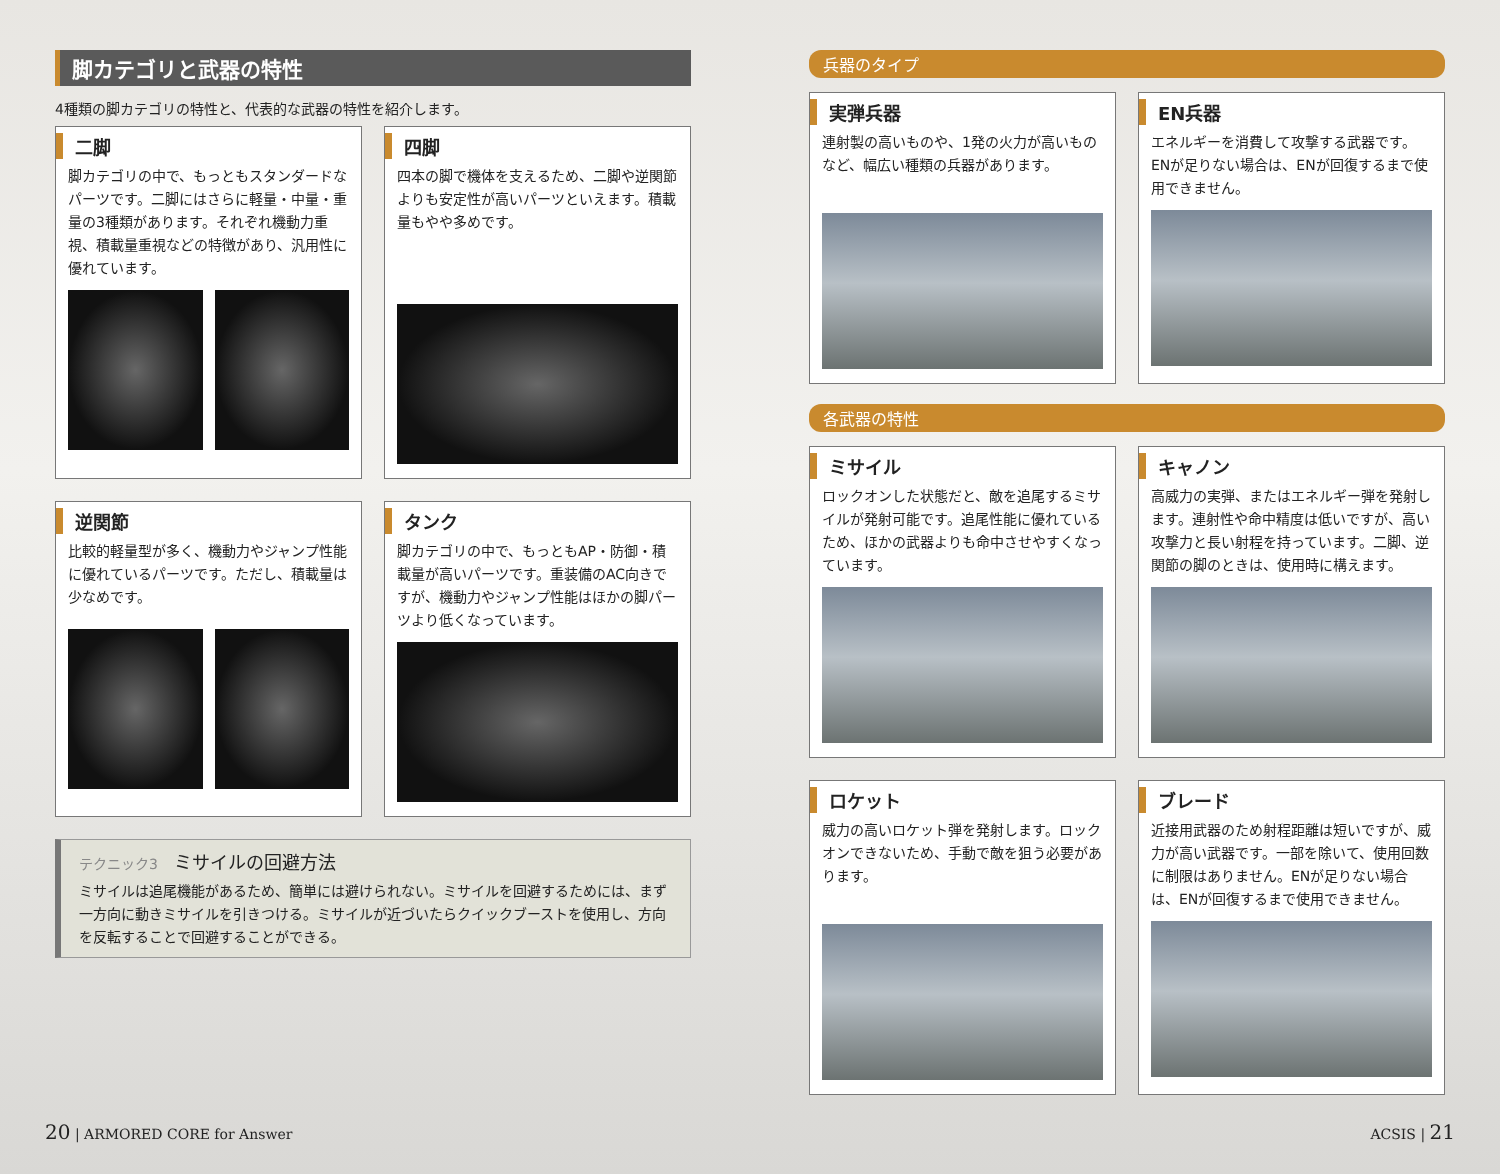脚カテゴリと武器の特性
4種類の脚カテゴリの特性と、代表的な武器の特性を紹介します。
二脚
脚カテゴリの中で、もっともスタンダードなパーツです。二脚にはさらに軽量・中量・重量の3種類があります。それぞれ機動力重視、積載量重視などの特徴があり、汎用性に優れています。
四脚
四本の脚で機体を支えるため、二脚や逆関節よりも安定性が高いパーツといえます。積載量もやや多めです。
逆関節
比較的軽量型が多く、機動力やジャンプ性能に優れているパーツです。ただし、積載量は少なめです。
タンク
脚カテゴリの中で、もっともAP・防御・積載量が高いパーツです。重装備のAC向きですが、機動力やジャンプ性能はほかの脚パーツより低くなっています。
テクニック3 ミサイルの回避方法
ミサイルは追尾機能があるため、簡単には避けられない。ミサイルを回避するためには、まず一方向に動きミサイルを引きつける。ミサイルが近づいたらクイックブーストを使用し、方向を反転することで回避することができる。
兵器のタイプ
実弾兵器
連射製の高いものや、1発の火力が高いものなど、幅広い種類の兵器があります。
EN兵器
エネルギーを消費して攻撃する武器です。ENが足りない場合は、ENが回復するまで使用できません。
各武器の特性
ミサイル
ロックオンした状態だと、敵を追尾するミサイルが発射可能です。追尾性能に優れているため、ほかの武器よりも命中させやすくなっています。
キャノン
高威力の実弾、またはエネルギー弾を発射します。連射性や命中精度は低いですが、高い攻撃力と長い射程を持っています。二脚、逆関節の脚のときは、使用時に構えます。
ロケット
威力の高いロケット弾を発射します。ロックオンできないため、手動で敵を狙う必要があります。
ブレード
近接用武器のため射程距離は短いですが、威力が高い武器です。一部を除いて、使用回数に制限はありません。ENが足りない場合は、ENが回復するまで使用できません。
20 | ARMORED CORE for Answer ACSIS | 21